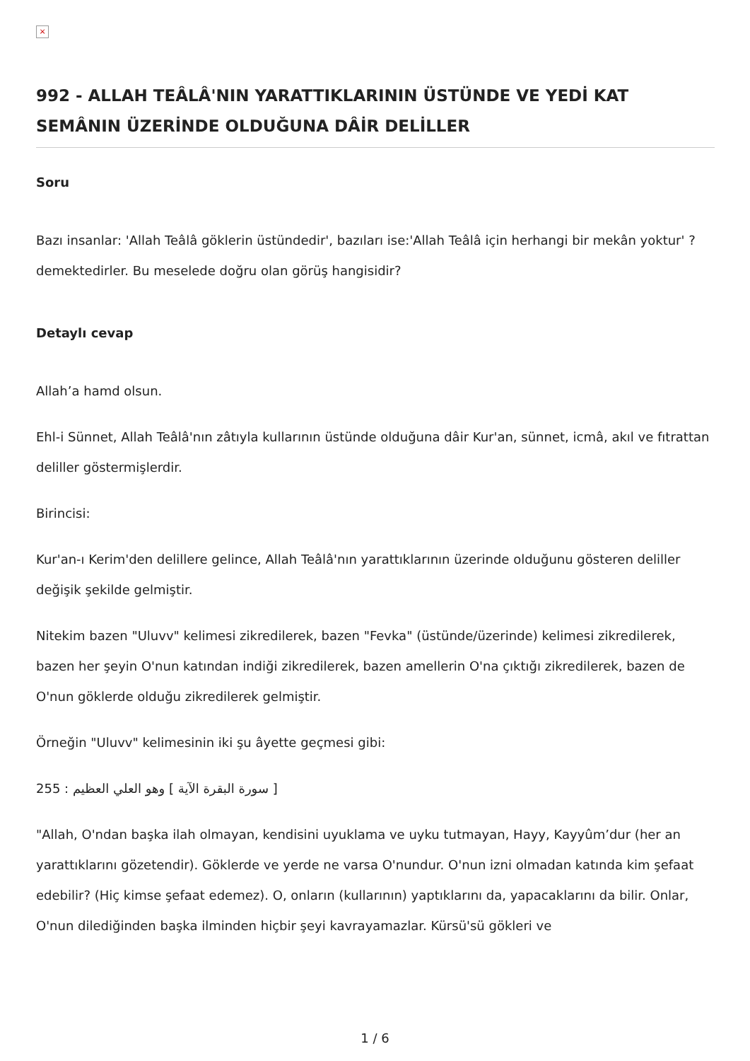×
992 - ALLAH TEÂLÂ'NIN YARATTIKLARININ ÜSTÜNDE VE YEDİ KAT SEMÂNIN ÜZERİNDE OLDUĞUNA DÂİR DELİLLER
Soru
Bazı insanlar: 'Allah Teâlâ göklerin üstündedir', bazıları ise:'Allah Teâlâ için herhangi bir mekân yoktur' ? demektedirler. Bu meselede doğru olan görüş hangisidir?
Detaylı cevap
Allah’a hamd olsun.
Ehl-i Sünnet, Allah Teâlâ'nın zâtıyla kullarının üstünde olduğuna dâir Kur'an, sünnet, icmâ, akıl ve fıtrattan deliller göstermişlerdir.
Birincisi:
Kur'an-ı Kerim'den delillere gelince, Allah Teâlâ'nın yarattıklarının üzerinde olduğunu gösteren deliller değişik şekilde gelmiştir.
Nitekim bazen "Uluvv" kelimesi zikredilerek, bazen "Fevka" (üstünde/üzerinde) kelimesi zikredilerek, bazen her şeyin O'nun katından indiği zikredilerek, bazen amellerin O'na çıktığı zikredilerek, bazen de O'nun göklerde olduğu zikredilerek gelmiştir.
Örneğin "Uluvv" kelimesinin iki şu âyette geçmesi gibi:
255 : سورة البقرة الآية ] وهو العلي العظيم ]
"Allah, O'ndan başka ilah olmayan, kendisini uyuklama ve uyku tutmayan, Hayy, Kayyûm’dur (her an yarattıklarını gözetendir). Göklerde ve yerde ne varsa O'nundur. O'nun izni olmadan katında kim şefaat edebilir? (Hiç kimse şefaat edemez). O, onların (kullarının) yaptıklarını da, yapacaklarını da bilir. Onlar, O'nun dilediğinden başka ilminden hiçbir şeyi kavrayamazlar. Kürsü'sü gökleri ve
1 / 6